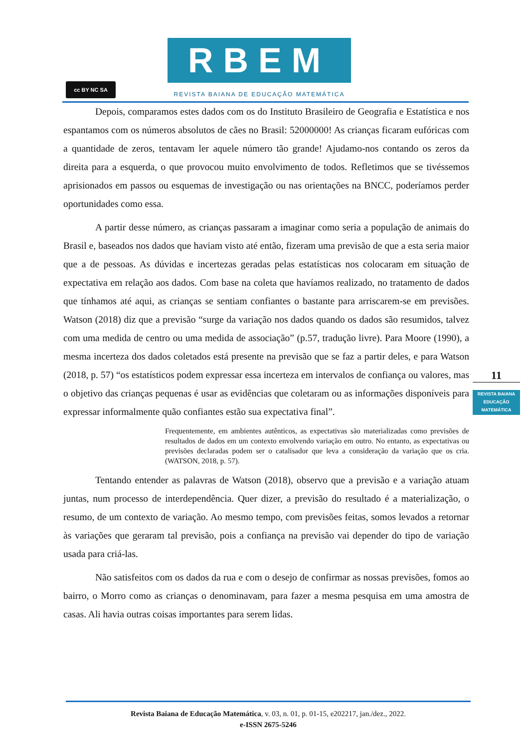cc BY NC SA
RBEM
REVISTA BAIANA DE EDUCAÇÃO MATEMÁTICA
Depois, comparamos estes dados com os do Instituto Brasileiro de Geografia e Estatística e nos espantamos com os números absolutos de cães no Brasil: 52000000! As crianças ficaram eufóricas com a quantidade de zeros, tentavam ler aquele número tão grande! Ajudamo-nos contando os zeros da direita para a esquerda, o que provocou muito envolvimento de todos. Refletimos que se tivéssemos aprisionados em passos ou esquemas de investigação ou nas orientações na BNCC, poderíamos perder oportunidades como essa.
A partir desse número, as crianças passaram a imaginar como seria a população de animais do Brasil e, baseados nos dados que haviam visto até então, fizeram uma previsão de que a esta seria maior que a de pessoas. As dúvidas e incertezas geradas pelas estatísticas nos colocaram em situação de expectativa em relação aos dados. Com base na coleta que havíamos realizado, no tratamento de dados que tínhamos até aqui, as crianças se sentiam confiantes o bastante para arriscarem-se em previsões. Watson (2018) diz que a previsão “surge da variação nos dados quando os dados são resumidos, talvez com uma medida de centro ou uma medida de associação” (p.57, tradução livre). Para Moore (1990), a mesma incerteza dos dados coletados está presente na previsão que se faz a partir deles, e para Watson (2018, p. 57) “os estatísticos podem expressar essa incerteza em intervalos de confiança ou valores, mas o objetivo das crianças pequenas é usar as evidências que coletaram ou as informações disponíveis para expressar informalmente quão confiantes estão sua expectativa final”.
Frequentemente, em ambientes autênticos, as expectativas são materializadas como previsões de resultados de dados em um contexto envolvendo variação em outro. No entanto, as expectativas ou previsões declaradas podem ser o catalisador que leva a consideração da variação que os cria. (WATSON, 2018, p. 57).
Tentando entender as palavras de Watson (2018), observo que a previsão e a variação atuam juntas, num processo de interdependência. Quer dizer, a previsão do resultado é a materialização, o resumo, de um contexto de variação. Ao mesmo tempo, com previsões feitas, somos levados a retornar às variações que geraram tal previsão, pois a confiança na previsão vai depender do tipo de variação usada para criá-las.
Não satisfeitos com os dados da rua e com o desejo de confirmar as nossas previsões, fomos ao bairro, o Morro como as crianças o denominavam, para fazer a mesma pesquisa em uma amostra de casas. Ali havia outras coisas importantes para serem lidas.
11
REVISTA BAIANA
EDUCAÇÃO MATEMÁTICA
Revista Baiana de Educação Matemática, v. 03, n. 01, p. 01-15, e202217, jan./dez., 2022.
e-ISSN 2675-5246